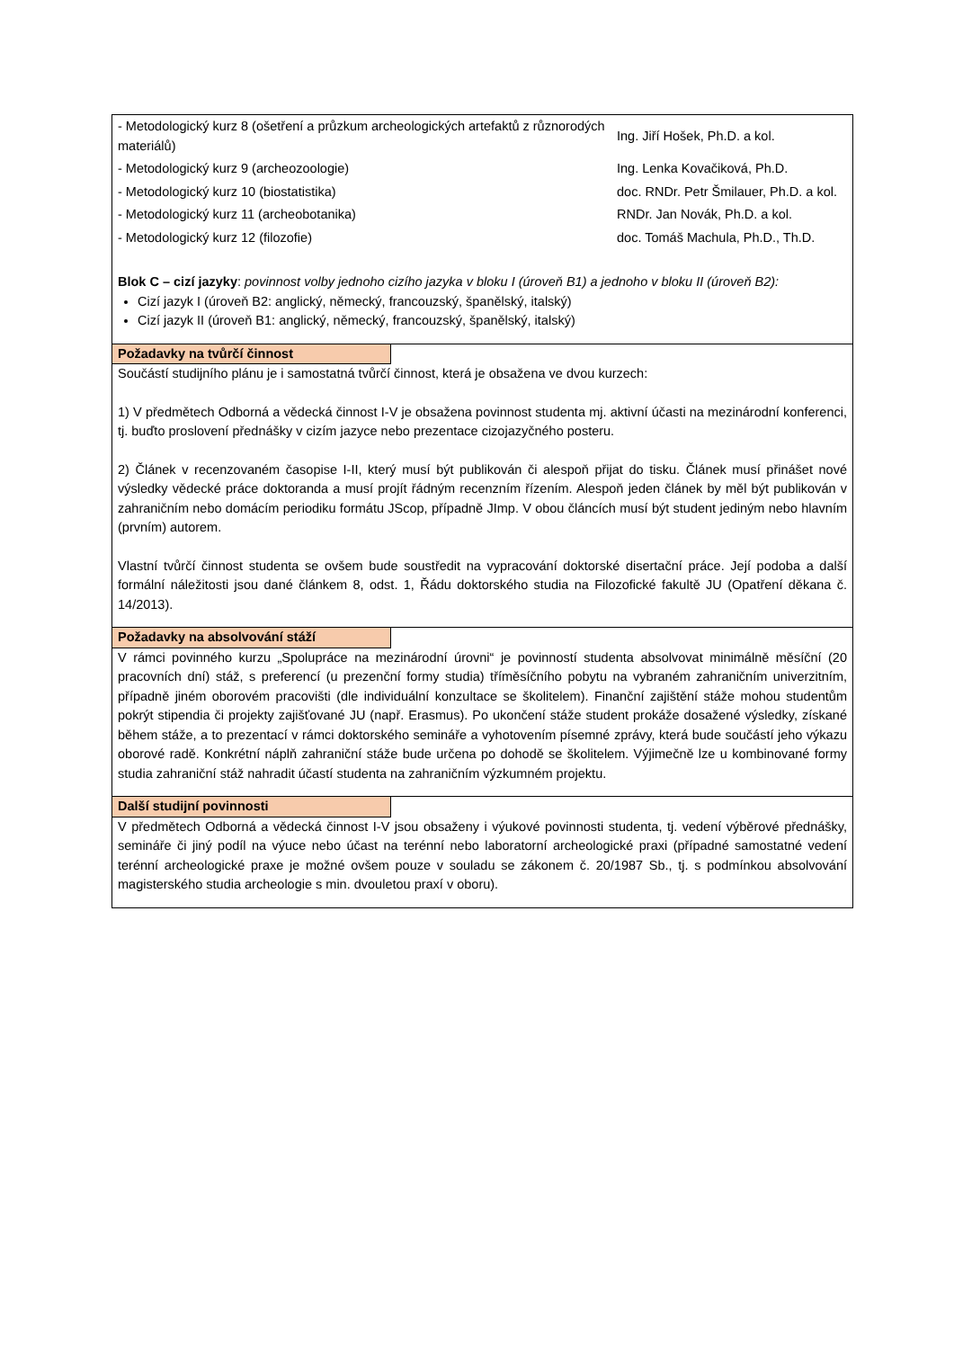| - Metodologický kurz 8 (ošetření a průzkum archeologických artefaktů z různorodých materiálů) | Ing. Jiří Hošek, Ph.D. a kol. |
| - Metodologický kurz 9 (archeozoologie) | Ing. Lenka Kovačiková, Ph.D. |
| - Metodologický kurz 10 (biostatistika) | doc. RNDr. Petr Šmilauer, Ph.D. a kol. |
| - Metodologický kurz 11 (archeobotanika) | RNDr. Jan Novák, Ph.D. a kol. |
| - Metodologický kurz 12 (filozofie) | doc. Tomáš Machula, Ph.D., Th.D. |
Blok C – cizí jazyky: povinnost volby jednoho cizího jazyka v bloku I (úroveň B1) a jednoho v bloku II (úroveň B2):
Cizí jazyk I (úroveň B2: anglický, německý, francouzský, španělský, italský)
Cizí jazyk II (úroveň B1: anglický, německý, francouzský, španělský, italský)
Požadavky na tvůrčí činnost
Součástí studijního plánu je i samostatná tvůrčí činnost, která je obsažena ve dvou kurzech:
1) V předmětech Odborná a vědecká činnost I-V je obsažena povinnost studenta mj. aktivní účasti na mezinárodní konferenci, tj. buďto proslovení přednášky v cizím jazyce nebo prezentace cizojazyčného posteru.
2) Článek v recenzovaném časopise I-II, který musí být publikován či alespoň přijat do tisku. Článek musí přinášet nové výsledky vědecké práce doktoranda a musí projít řádným recenzním řízením. Alespoň jeden článek by měl být publikován v zahraničním nebo domácím periodiku formátu JScop, případně JImp. V obou článcích musí být student jediným nebo hlavním (prvním) autorem.
Vlastní tvůrčí činnost studenta se ovšem bude soustředit na vypracování doktorské disertační práce. Její podoba a další formální náležitosti jsou dané článkem 8, odst. 1, Řádu doktorského studia na Filozofické fakultě JU (Opatření děkana č. 14/2013).
Požadavky na absolvování stáží
V rámci povinného kurzu „Spolupráce na mezinárodní úrovni“ je povinností studenta absolvovat minimálně měsíční (20 pracovních dní) stáž, s preferencí (u prezenční formy studia) tříměsíčního pobytu na vybraném zahraničním univerzitním, případně jiném oborovém pracovišti (dle individuální konzultace se školitelem). Finanční zajištění stáže mohou studentům pokrýt stipendia či projekty zajišťované JU (např. Erasmus). Po ukončení stáže student prokáže dosažené výsledky, získané během stáže, a to prezentací v rámci doktorského semináře a vyhotovením písemné zprávy, která bude součástí jeho výkazu oborové radě. Konkrétní náplň zahraniční stáže bude určena po dohodě se školitelem. Výjimečně lze u kombinované formy studia zahraniční stáž nahradit účastí studenta na zahraničním výzkumném projektu.
Další studijní povinnosti
V předmětech Odborná a vědecká činnost I-V jsou obsaženy i výukové povinnosti studenta, tj. vedení výběrové přednášky, semináře či jiný podíl na výuce nebo účast na terénní nebo laboratorní archeologické praxi (případné samostatné vedení terénní archeologické praxe je možné ovšem pouze v souladu se zákonem č. 20/1987 Sb., tj. s podmínkou absolvování magisterského studia archeologie s min. dvouletou praxí v oboru).